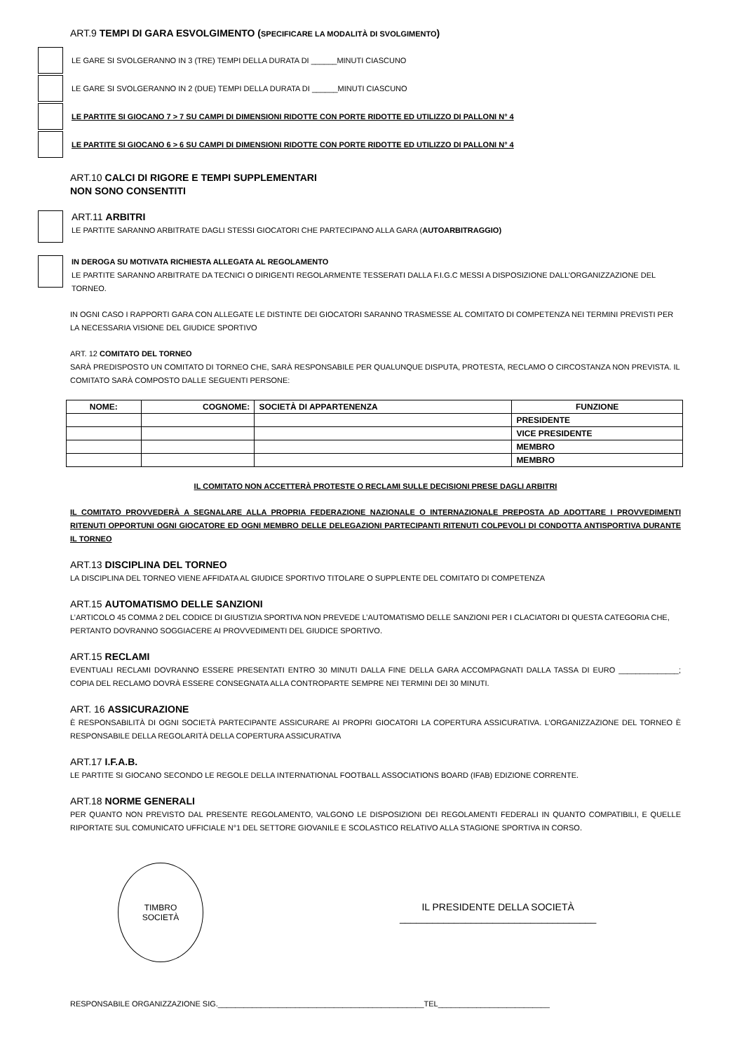ART.9 TEMPI DI GARA ESVOLGIMENTO (SPECIFICARE LA MODALITÀ DI SVOLGIMENTO)
LE GARE SI SVOLGERANNO IN 3 (TRE) TEMPI DELLA DURATA DI ______MINUTI CIASCUNO
LE GARE SI SVOLGERANNO IN 2 (DUE) TEMPI DELLA DURATA DI ______MINUTI CIASCUNO
LE PARTITE SI GIOCANO 7 > 7 SU CAMPI DI DIMENSIONI RIDOTTE CON PORTE RIDOTTE ED UTILIZZO DI PALLONI N° 4
LE PARTITE SI GIOCANO 6 > 6 SU CAMPI DI DIMENSIONI RIDOTTE CON PORTE RIDOTTE ED UTILIZZO DI PALLONI N° 4
ART.10 CALCI DI RIGORE E TEMPI SUPPLEMENTARI
NON SONO CONSENTITI
ART.11 ARBITRI
LE PARTITE SARANNO ARBITRATE DAGLI STESSI GIOCATORI CHE PARTECIPANO ALLA GARA (AUTOARBITRAGGIO)
IN DEROGA SU MOTIVATA RICHIESTA ALLEGATA AL REGOLAMENTO
LE PARTITE SARANNO ARBITRATE DA TECNICI O DIRIGENTI REGOLARMENTE TESSERATI DALLA F.I.G.C MESSI A DISPOSIZIONE DALL’ORGANIZZAZIONE DEL TORNEO.
IN OGNI CASO I RAPPORTI GARA CON ALLEGATE LE DISTINTE DEI GIOCATORI SARANNO TRASMESSE AL COMITATO DI COMPETENZA NEI TERMINI PREVISTI PER LA NECESSARIA VISIONE DEL GIUDICE SPORTIVO
ART. 12 COMITATO DEL TORNEO
SARÀ PREDISPOSTO UN COMITATO DI TORNEO CHE, SARÀ RESPONSABILE PER QUALUNQUE DISPUTA, PROTESTA, RECLAMO O CIRCOSTANZA NON PREVISTA. IL COMITATO SARÀ COMPOSTO DALLE SEGUENTI PERSONE:
| NOME: | COGNOME: | SOCIETÀ DI APPARTENENZA | FUNZIONE |
| --- | --- | --- | --- |
| | | | PRESIDENTE |
| | | | VICE PRESIDENTE |
| | | | MEMBRO |
| | | | MEMBRO |
IL COMITATO NON ACCETTERÀ PROTESTE O RECLAMI SULLE DECISIONI PRESE DAGLI ARBITRI
IL COMITATO PROVVEDERÀ A SEGNALARE ALLA PROPRIA FEDERAZIONE NAZIONALE O INTERNAZIONALE PREPOSTA AD ADOTTARE I PROVVEDIMENTI RITENUTI OPPORTUNI OGNI GIOCATORE ED OGNI MEMBRO DELLE DELEGAZIONI PARTECIPANTI RITENUTI COLPEVOLI DI CONDOTTA ANTISPORTIVA DURANTE IL TORNEO
ART.13 DISCIPLINA DEL TORNEO
LA DISCIPLINA DEL TORNEO VIENE AFFIDATA AL GIUDICE SPORTIVO TITOLARE O SUPPLENTE DEL COMITATO DI COMPETENZA
ART.15 AUTOMATISMO DELLE SANZIONI
L’ARTICOLO 45 COMMA 2 DEL CODICE DI GIUSTIZIA SPORTIVA NON PREVEDE L’AUTOMATISMO DELLE SANZIONI PER I CLACIATORI DI QUESTA CATEGORIA CHE, PERTANTO DOVRANNO SOGGIACERE AI PROVVEDIMENTI DEL GIUDICE SPORTIVO.
ART.15 RECLAMI
EVENTUALI RECLAMI DOVRANNO ESSERE PRESENTATI ENTRO 30 MINUTI DALLA FINE DELLA GARA ACCOMPAGNATI DALLA TASSA DI EURO ______________; COPIA DEL RECLAMO DOVRÀ ESSERE CONSEGNATA ALLA CONTROPARTE SEMPRE NEI TERMINI DEI 30 MINUTI.
ART. 16 ASSICURAZIONE
È RESPONSABILITÀ DI OGNI SOCIETÀ PARTECIPANTE ASSICURARE AI PROPRI GIOCATORI LA COPERTURA ASSICURATIVA. L’ORGANIZZAZIONE DEL TORNEO È RESPONSABILE DELLA REGOLARITÀ DELLA COPERTURA ASSICURATIVA
ART.17 I.F.A.B.
LE PARTITE SI GIOCANO SECONDO LE REGOLE DELLA INTERNATIONAL FOOTBALL ASSOCIATIONS BOARD (IFAB) EDIZIONE CORRENTE.
ART.18 NORME GENERALI
PER QUANTO NON PREVISTO DAL PRESENTE REGOLAMENTO, VALGONO LE DISPOSIZIONI DEI REGOLAMENTI FEDERALI IN QUANTO COMPATIBILI, E QUELLE RIPORTATE SUL COMUNICATO UFFICIALE N°1 DEL SETTORE GIOVANILE E SCOLASTICO RELATIVO ALLA STAGIONE SPORTIVA IN CORSO.
TIMBRO
SOCIETÀ
IL PRESIDENTE DELLA SOCIETÀ
____________________________________
RESPONSABILE ORGANIZZAZIONE SIG.________________________________________________TEL__________________________